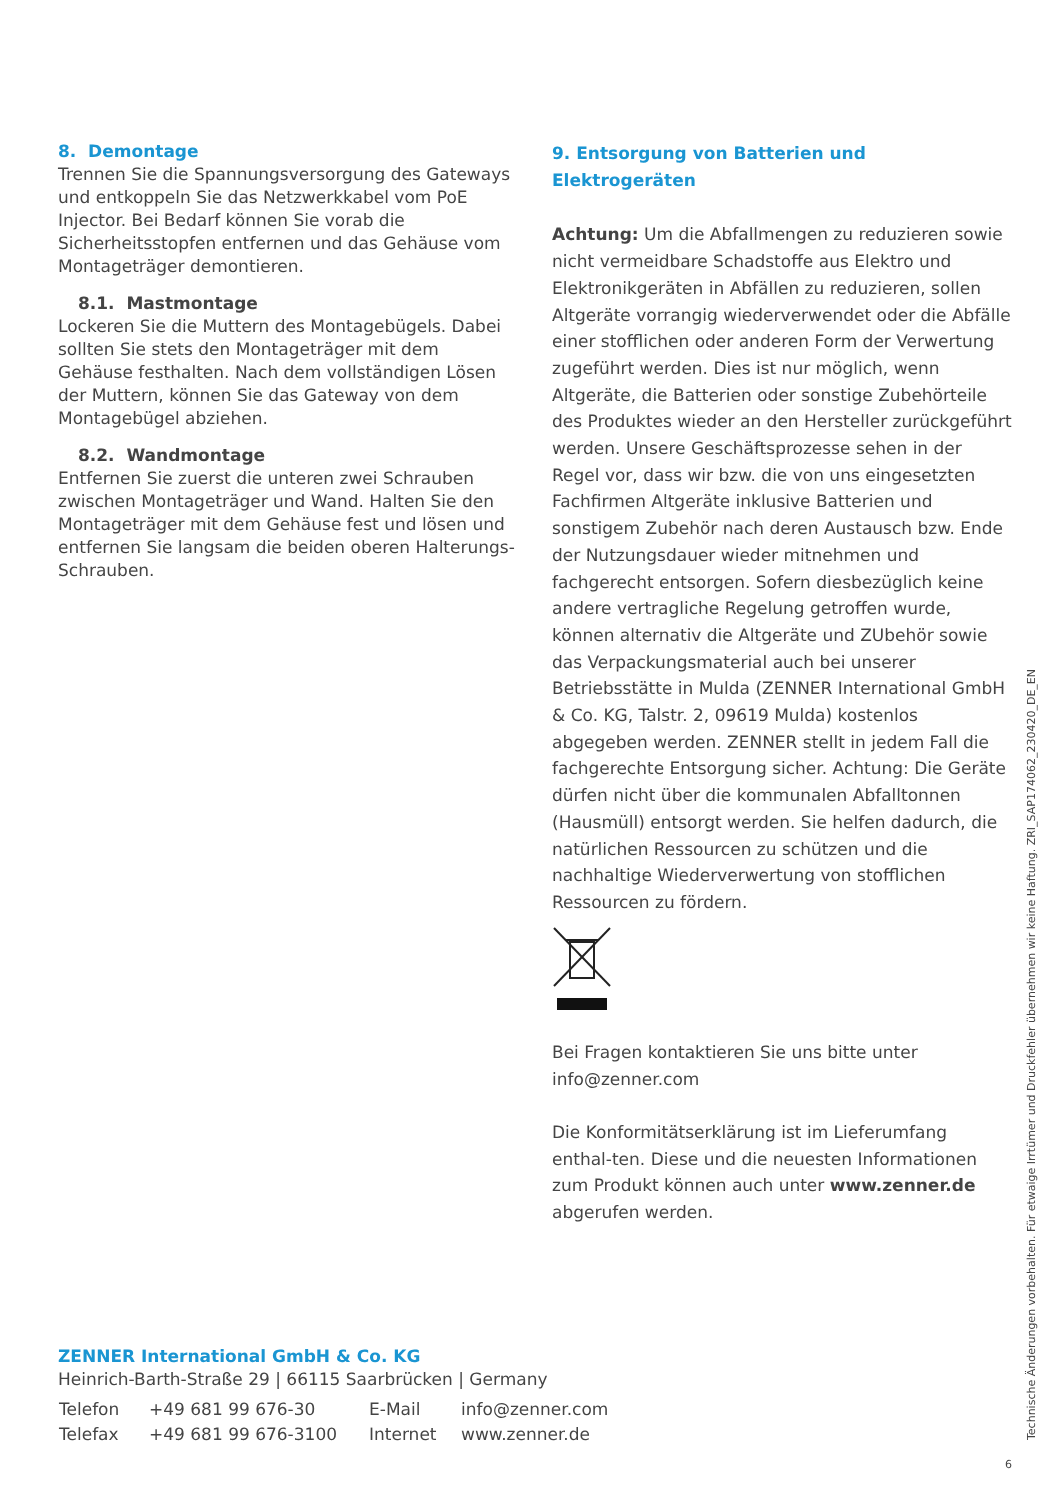8. Demontage
Trennen Sie die Spannungsversorgung des Gateways und entkoppeln Sie das Netzwerkkabel vom PoE Injector. Bei Bedarf können Sie vorab die Sicherheitsstopfen entfernen und das Gehäuse vom Montageträger demontieren.
8.1. Mastmontage
Lockeren Sie die Muttern des Montagebügels. Dabei sollten Sie stets den Montageträger mit dem Gehäuse festhalten. Nach dem vollständigen Lösen der Muttern, können Sie das Gateway von dem Montagebügel abziehen.
8.2. Wandmontage
Entfernen Sie zuerst die unteren zwei Schrauben zwischen Montageträger und Wand. Halten Sie den Montageträger mit dem Gehäuse fest und lösen und entfernen Sie langsam die beiden oberen Halterungs-Schrauben.
9. Entsorgung von Batterien und Elektrogeräten
Achtung: Um die Abfallmengen zu reduzieren sowie nicht vermeidbare Schadstoffe aus Elektro und Elektronikgeräten in Abfällen zu reduzieren, sollen Altgeräte vorrangig wiederverwendet oder die Abfälle einer stofflichen oder anderen Form der Verwertung zugeführt werden. Dies ist nur möglich, wenn Altgeräte, die Batterien oder sonstige Zubehörteile des Produktes wieder an den Hersteller zurückgeführt werden. Unsere Geschäftsprozesse sehen in der Regel vor, dass wir bzw. die von uns eingesetzten Fachfirmen Altgeräte inklusive Batterien und sonstigem Zubehör nach deren Austausch bzw. Ende der Nutzungsdauer wieder mitnehmen und fachgerecht entsorgen. Sofern diesbezüglich keine andere vertragliche Regelung getroffen wurde, können alternativ die Altgeräte und ZUbehör sowie das Verpackungsmaterial auch bei unserer Betriebsstätte in Mulda (ZENNER International GmbH & Co. KG, Talstr. 2, 09619 Mulda) kostenlos abgegeben werden. ZENNER stellt in jedem Fall die fachgerechte Entsorgung sicher. Achtung: Die Geräte dürfen nicht über die kommunalen Abfalltonnen (Hausmüll) entsorgt werden. Sie helfen dadurch, die natürlichen Ressourcen zu schützen und die nachhaltige Wiederverwertung von stofflichen Ressourcen zu fördern.
Bei Fragen kontaktieren Sie uns bitte unter info@zenner.com
Die Konformitätserklärung ist im Lieferumfang enthal-ten. Diese und die neuesten Informationen zum Produkt können auch unter www.zenner.de abgerufen werden.
ZENNER International GmbH & Co. KG
Heinrich-Barth-Straße 29 | 66115 Saarbrücken | Germany
| Telefon | +49 681 99 676-30 | E-Mail | info@zenner.com |
| Telefax | +49 681 99 676-3100 | Internet | www.zenner.de |
Technische Änderungen vorbehalten. Für etwaige Irrtümer und Druckfehler übernehmen wir keine Haftung. ZRI_SAP174062_230420_DE_EN
6